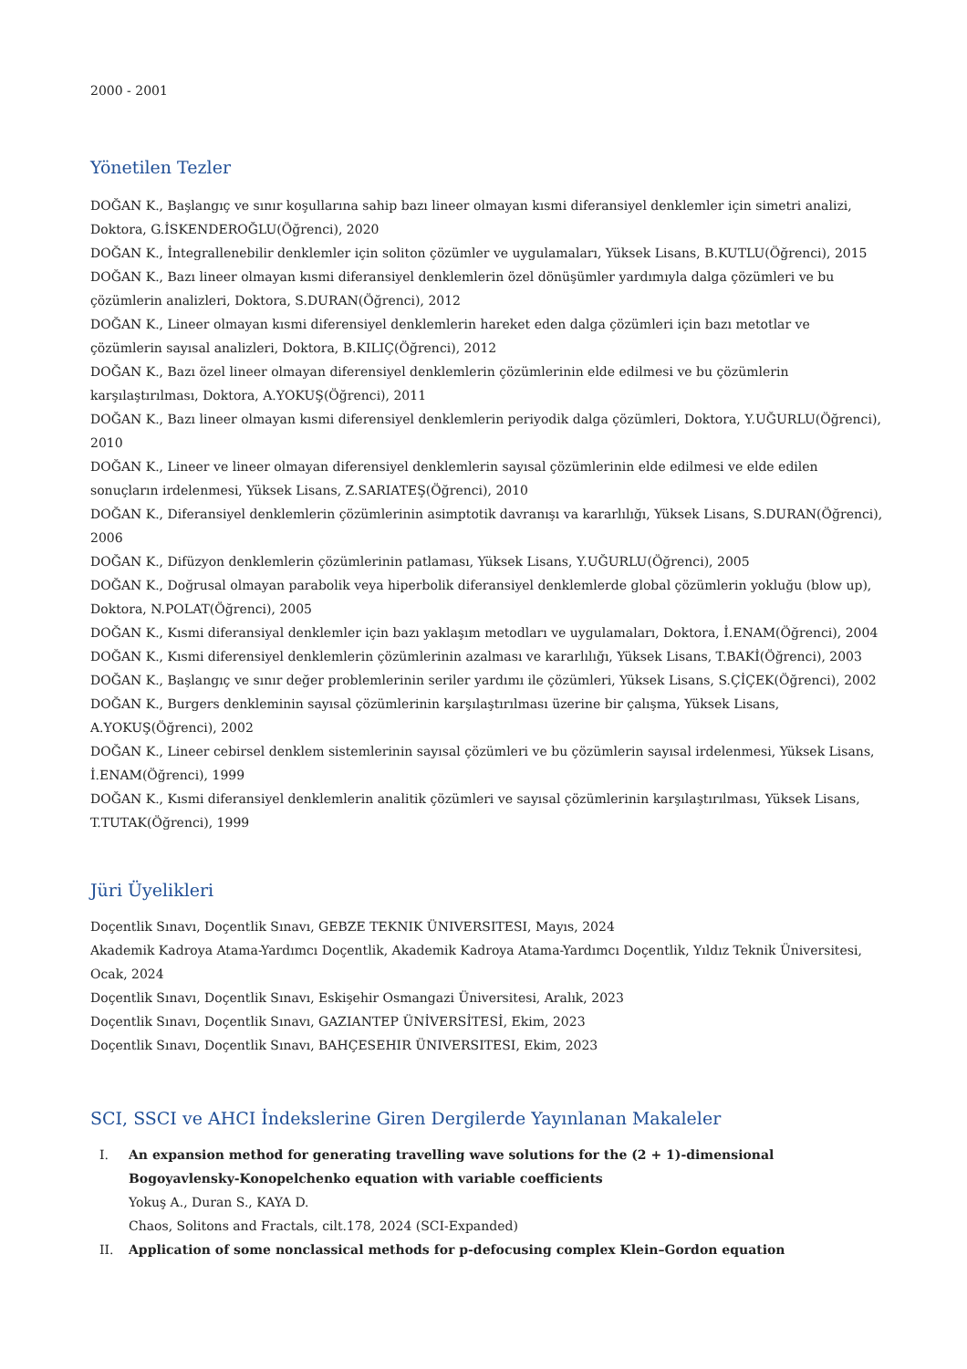2000 - 2001
Yönetilen Tezler
DOĞAN K., Başlangıç ve sınır koşullarına sahip bazı lineer olmayan kısmi diferansiyel denklemler için simetri analizi, Doktora, G.İSKENDEROĞLU(Öğrenci), 2020
DOĞAN K., İntegrallenebilir denklemler için soliton çözümler ve uygulamaları, Yüksek Lisans, B.KUTLU(Öğrenci), 2015
DOĞAN K., Bazı lineer olmayan kısmi diferansiyel denklemlerin özel dönüşümler yardımıyla dalga çözümleri ve bu çözümlerin analizleri, Doktora, S.DURAN(Öğrenci), 2012
DOĞAN K., Lineer olmayan kısmi diferensiyel denklemlerin hareket eden dalga çözümleri için bazı metotlar ve çözümlerin sayısal analizleri, Doktora, B.KILIÇ(Öğrenci), 2012
DOĞAN K., Bazı özel lineer olmayan diferensiyel denklemlerin çözümlerinin elde edilmesi ve bu çözümlerin karşılaştırılması, Doktora, A.YOKUŞ(Öğrenci), 2011
DOĞAN K., Bazı lineer olmayan kısmi diferensiyel denklemlerin periyodik dalga çözümleri, Doktora, Y.UĞURLU(Öğrenci), 2010
DOĞAN K., Lineer ve lineer olmayan diferensiyel denklemlerin sayısal çözümlerinin elde edilmesi ve elde edilen sonuçların irdelenmesi, Yüksek Lisans, Z.SARIATEŞ(Öğrenci), 2010
DOĞAN K., Diferansiyel denklemlerin çözümlerinin asimptotik davranışı va kararlılığı, Yüksek Lisans, S.DURAN(Öğrenci), 2006
DOĞAN K., Difüzyon denklemlerin çözümlerinin patlaması, Yüksek Lisans, Y.UĞURLU(Öğrenci), 2005
DOĞAN K., Doğrusal olmayan parabolik veya hiperbolik diferansiyel denklemlerde global çözümlerin yokluğu (blow up), Doktora, N.POLAT(Öğrenci), 2005
DOĞAN K., Kısmi diferansiyal denklemler için bazı yaklaşım metodları ve uygulamaları, Doktora, İ.ENAM(Öğrenci), 2004
DOĞAN K., Kısmi diferensiyel denklemlerin çözümlerinin azalması ve kararlılığı, Yüksek Lisans, T.BAKİ(Öğrenci), 2003
DOĞAN K., Başlangıç ve sınır değer problemlerinin seriler yardımı ile çözümleri, Yüksek Lisans, S.ÇİÇEK(Öğrenci), 2002
DOĞAN K., Burgers denkleminin sayısal çözümlerinin karşılaştırılması üzerine bir çalışma, Yüksek Lisans, A.YOKUŞ(Öğrenci), 2002
DOĞAN K., Lineer cebirsel denklem sistemlerinin sayısal çözümleri ve bu çözümlerin sayısal irdelenmesi, Yüksek Lisans, İ.ENAM(Öğrenci), 1999
DOĞAN K., Kısmi diferansiyel denklemlerin analitik çözümleri ve sayısal çözümlerinin karşılaştırılması, Yüksek Lisans, T.TUTAK(Öğrenci), 1999
Jüri Üyelikleri
Doçentlik Sınavı, Doçentlik Sınavı, GEBZE TEKNIK ÜNIVERSITESI, Mayıs, 2024
Akademik Kadroya Atama-Yardımcı Doçentlik, Akademik Kadroya Atama-Yardımcı Doçentlik, Yıldız Teknik Üniversitesi, Ocak, 2024
Doçentlik Sınavı, Doçentlik Sınavı, Eskişehir Osmangazi Üniversitesi, Aralık, 2023
Doçentlik Sınavı, Doçentlik Sınavı, GAZIANTEP ÜNİVERSİTESİ, Ekim, 2023
Doçentlik Sınavı, Doçentlik Sınavı, BAHÇESEHIR ÜNIVERSITESI, Ekim, 2023
SCI, SSCI ve AHCI İndekslerine Giren Dergilerde Yayınlanan Makaleler
I. An expansion method for generating travelling wave solutions for the (2 + 1)-dimensional Bogoyavlensky-Konopelchenko equation with variable coefficients
Yokuş A., Duran S., KAYA D.
Chaos, Solitons and Fractals, cilt.178, 2024 (SCI-Expanded)
II. Application of some nonclassical methods for p-defocusing complex Klein–Gordon equation